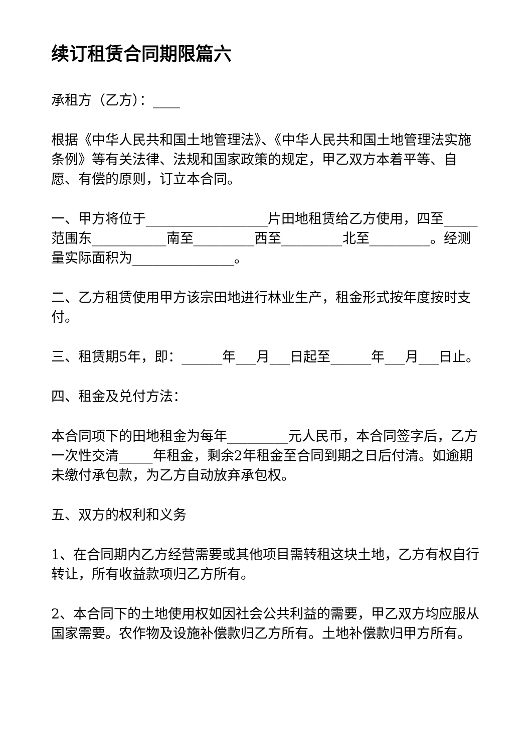续订租赁合同期限篇六
承租方（乙方）：____
根据《中华人民共和国土地管理法》、《中华人民共和国土地管理法实施条例》等有关法律、法规和国家政策的规定，甲乙双方本着平等、自愿、有偿的原则，订立本合同。
一、甲方将位于__________________片田地租赁给乙方使用，四至_____范围东___________南至_________西至_________北至_________。经测量实际面积为_______________。
二、乙方租赁使用甲方该宗田地进行林业生产，租金形式按年度按时支付。
三、租赁期5年，即：______年___月___日起至______年___月___日止。
四、租金及兑付方法：
本合同项下的田地租金为每年_________元人民币，本合同签字后，乙方一次性交清_____年租金，剩余2年租金至合同到期之日后付清。如逾期未缴付承包款，为乙方自动放弃承包权。
五、双方的权利和义务
1、在合同期内乙方经营需要或其他项目需转租这块土地，乙方有权自行转让，所有收益款项归乙方所有。
2、本合同下的土地使用权如因社会公共利益的需要，甲乙双方均应服从国家需要。农作物及设施补偿款归乙方所有。土地补偿款归甲方所有。